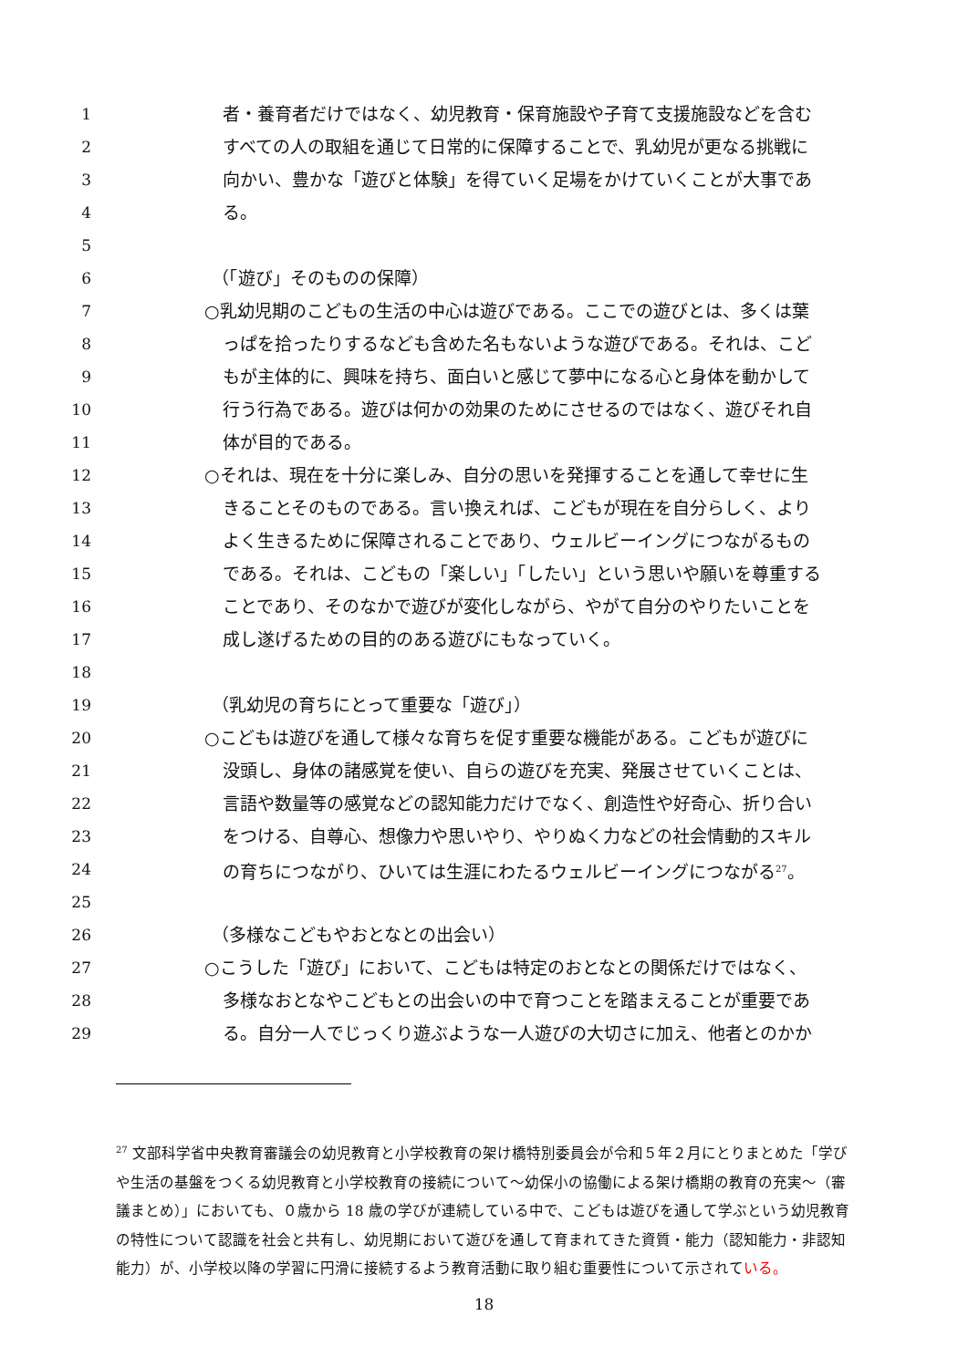1 者・養育者だけではなく、幼児教育・保育施設や子育て支援施設などを含む
2 すべての人の取組を通じて日常的に保障することで、乳幼児が更なる挑戦に
3 向かい、豊かな「遊びと体験」を得ていく足場をかけていくことが大事であ
4 る。
5
6 （「遊び」そのものの保障）
7 ○乳幼児期のこどもの生活の中心は遊びである。ここでの遊びとは、多くは葉
8 っぱを拾ったりするなども含めた名もないような遊びである。それは、こど
9 もが主体的に、興味を持ち、面白いと感じて夢中になる心と身体を動かして
10 行う行為である。遊びは何かの効果のためにさせるのではなく、遊びそれ自
11 体が目的である。
12 ○それは、現在を十分に楽しみ、自分の思いを発揮することを通して幸せに生
13 きることそのものである。言い換えれば、こどもが現在を自分らしく、より
14 よく生きるために保障されることであり、ウェルビーイングにつながるもの
15 である。それは、こどもの「楽しい」「したい」という思いや願いを尊重する
16 ことであり、そのなかで遊びが変化しながら、やがて自分のやりたいことを
17 成し遂げるための目的のある遊びにもなっていく。
18
19 （乳幼児の育ちにとって重要な「遊び」）
20 ○こどもは遊びを通して様々な育ちを促す重要な機能がある。こどもが遊びに
21 没頭し、身体の諸感覚を使い、自らの遊びを充実、発展させていくことは、
22 言語や数量等の感覚などの認知能力だけでなく、創造性や好奇心、折り合い
23 をつける、自尊心、想像力や思いやり、やりぬく力などの社会情動的スキル
24 の育ちにつながり、ひいては生涯にわたるウェルビーイングにつながる<sup>27</sup>。
25
26 （多様なこどもやおとなとの出会い）
27 ○こうした「遊び」において、こどもは特定のおとなとの関係だけではなく、
28 多様なおとなやこどもとの出会いの中で育つことを踏まえることが重要であ
29 る。自分一人でじっくり遊ぶような一人遊びの大切さに加え、他者とのかか
<sup>27</sup> 文部科学省中央教育審議会の幼児教育と小学校教育の架け橋特別委員会が令和５年２月にとりまとめた「学びや生活の基盤をつくる幼児教育と小学校教育の接続について～幼保小の協働による架け橋期の教育の充実～（審議まとめ）」においても、０歳から 18 歳の学びが連続している中で、こどもは遊びを通して学ぶという幼児教育の特性について認識を社会と共有し、幼児期において遊びを通して育まれてきた資質・能力（認知能力・非認知能力）が、小学校以降の学習に円滑に接続するよう教育活動に取り組む重要性について示されている。
18